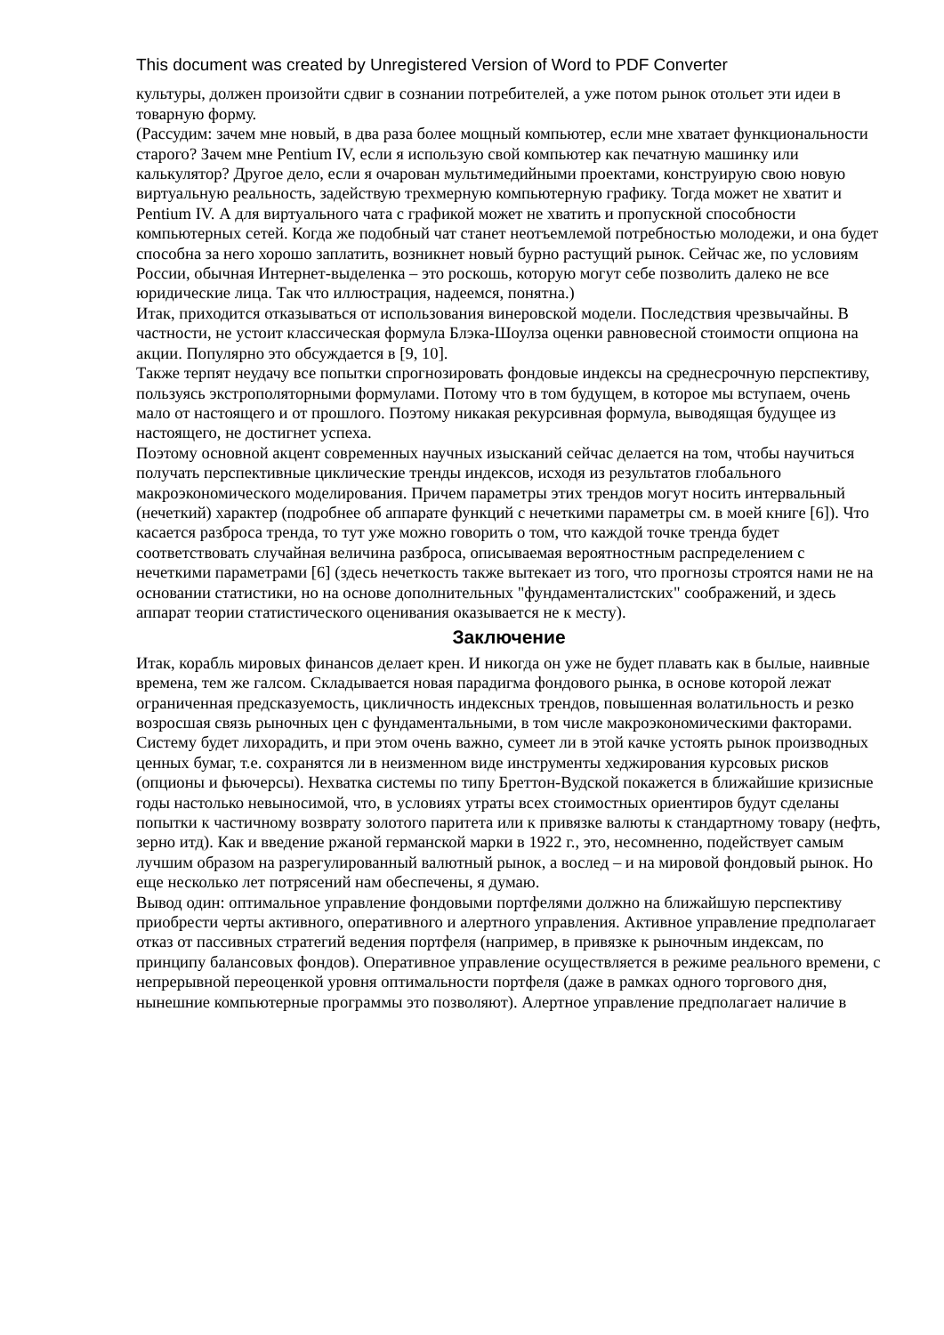This document was created by Unregistered Version of Word to PDF Converter
культуры, должен произойти сдвиг в сознании потребителей, а уже потом рынок отольет эти идеи в товарную форму.
(Рассудим: зачем мне новый, в два раза более мощный компьютер, если мне хватает функциональности старого? Зачем мне Pentium IV, если я использую свой компьютер как печатную машинку или калькулятор? Другое дело, если я очарован мультимедийными проектами, конструирую свою новую виртуальную реальность, задействую трехмерную компьютерную графику. Тогда может не хватит и Pentium IV. А для виртуального чата с графикой может не хватить и пропускной способности компьютерных сетей. Когда же подобный чат станет неотъемлемой потребностью молодежи, и она будет способна за него хорошо заплатить, возникнет новый бурно растущий рынок. Сейчас же, по условиям России, обычная Интернет-выделенка – это роскошь, которую могут себе позволить далеко не все юридические лица. Так что иллюстрация, надеемся, понятна.)
Итак, приходится отказываться от использования винеровской модели. Последствия чрезвычайны. В частности, не устоит классическая формула Блэка-Шоулза оценки равновесной стоимости опциона на акции. Популярно это обсуждается в [9, 10].
Также терпят неудачу все попытки спрогнозировать фондовые индексы на среднесрочную перспективу, пользуясь экстрополяторными формулами. Потому что в том будущем, в которое мы вступаем, очень мало от настоящего и от прошлого. Поэтому никакая рекурсивная формула, выводящая будущее из настоящего, не достигнет успеха.
Поэтому основной акцент современных научных изысканий сейчас делается на том, чтобы научиться получать перспективные циклические тренды индексов, исходя из результатов глобального макроэкономического моделирования. Причем параметры этих трендов могут носить интервальный (нечеткий) характер (подробнее об аппарате функций с нечеткими параметры см. в моей книге [6]). Что касается разброса тренда, то тут уже можно говорить о том, что каждой точке тренда будет соответствовать случайная величина разброса, описываемая вероятностным распределением с нечеткими параметрами [6] (здесь нечеткость также вытекает из того, что прогнозы строятся нами не на основании статистики, но на основе дополнительных "фундаменталистских" соображений, и здесь аппарат теории статистического оценивания оказывается не к месту).
Заключение
Итак, корабль мировых финансов делает крен. И никогда он уже не будет плавать как в былые, наивные времена, тем же галсом. Складывается новая парадигма фондового рынка, в основе которой лежат ограниченная предсказуемость, цикличность индексных трендов, повышенная волатильность и резко возросшая связь рыночных цен с фундаментальными, в том числе макроэкономическими факторами. Систему будет лихорадить, и при этом очень важно, сумеет ли в этой качке устоять рынок производных ценных бумаг, т.е. сохранятся ли в неизменном виде инструменты хеджирования курсовых рисков (опционы и фьючерсы). Нехватка системы по типу Бреттон-Вудской покажется в ближайшие кризисные годы настолько невыносимой, что, в условиях утраты всех стоимостных ориентиров будут сделаны попытки к частичному возврату золотого паритета или к привязке валюты к стандартному товару (нефть, зерно итд). Как и введение ржаной германской марки в 1922 г., это, несомненно, подействует самым лучшим образом на разрегулированный валютный рынок, а вослед – и на мировой фондовый рынок. Но еще несколько лет потрясений нам обеспечены, я думаю.
Вывод один: оптимальное управление фондовыми портфелями должно на ближайшую перспективу приобрести черты активного, оперативного и алертного управления. Активное управление предполагает отказ от пассивных стратегий ведения портфеля (например, в привязке к рыночным индексам, по принципу балансовых фондов). Оперативное управление осуществляется в режиме реального времени, с непрерывной переоценкой уровня оптимальности портфеля (даже в рамках одного торгового дня, нынешние компьютерные программы это позволяют). Алертное управление предполагает наличие в